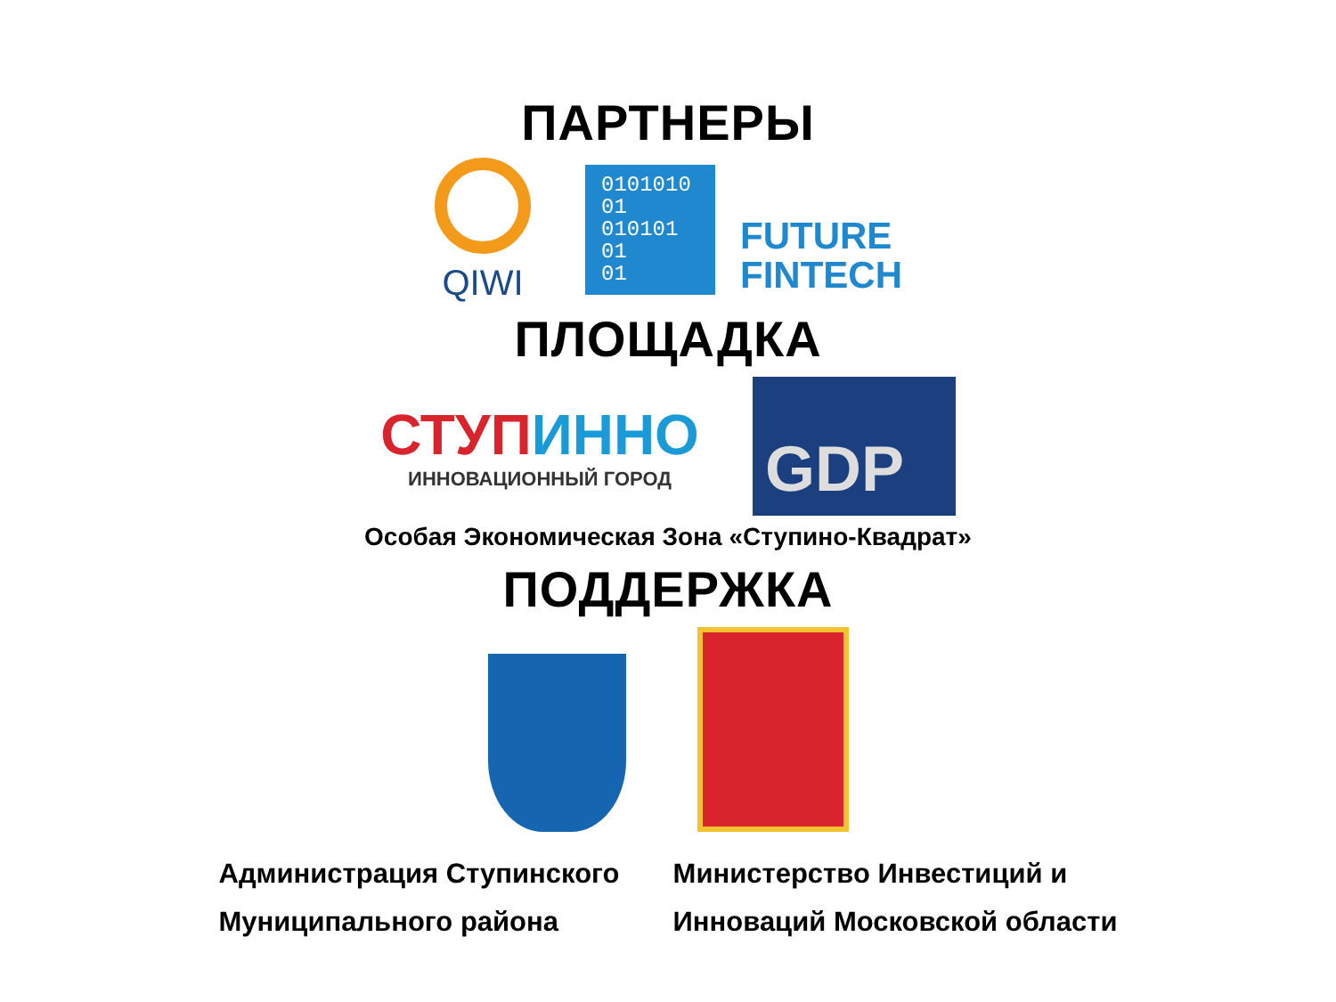ПАРТНЕРЫ
QIWI
0101010
01
010101
01
01
FUTURE
FINTECH
ПЛОЩАДКА
СТУП ИННО
ИННОВАЦИОННЫЙ ГОРОД
GDP
Особая Экономическая Зона «Ступино-Квадрат»
ПОДДЕРЖКА
Администрация Ступинского
Муниципального района
Министерство Инвестиций и
Инноваций Московской области